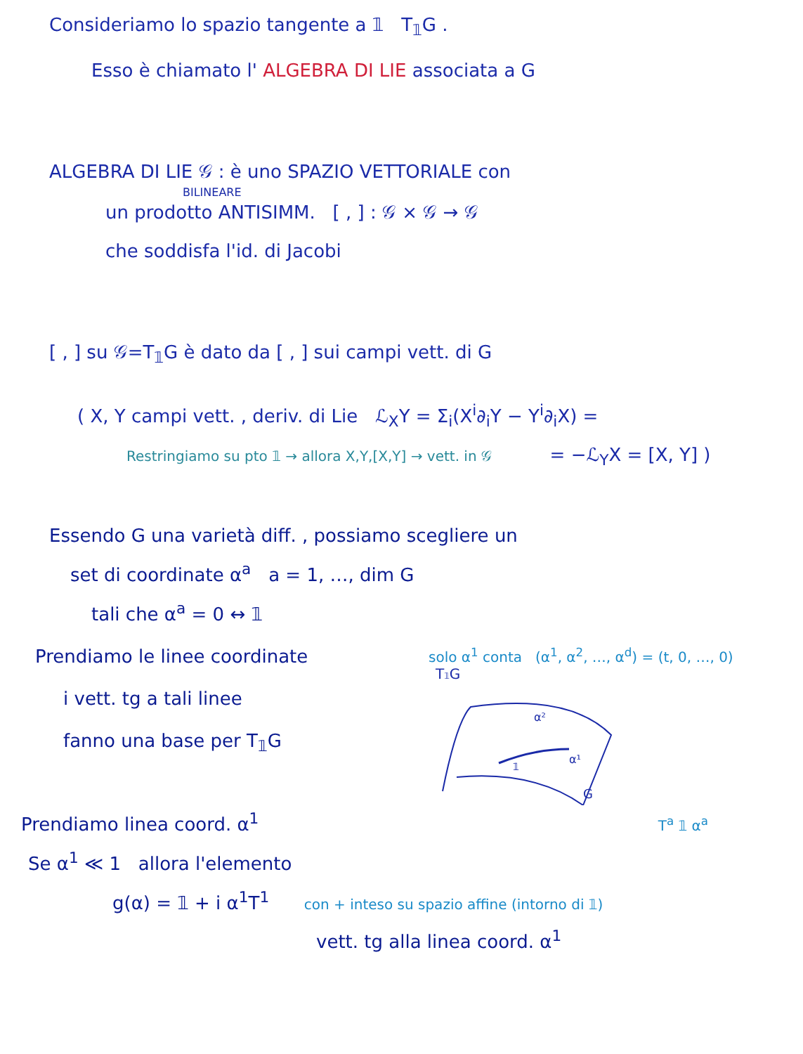Consideriamo lo spazio tangente a 𝟙 T<sub>𝟙</sub>G .
Esso è chiamato l' ALGEBRA DI LIE associata a G
ALGEBRA DI LIE 𝒢 : è uno SPAZIO VETTORIALE con
BILINEARE
un prodotto ANTISIMM. [ , ] : 𝒢 × 𝒢 → 𝒢
che soddisfa l'id. di Jacobi
[ , ] su 𝒢=T<sub>𝟙</sub>G è dato da [ , ] sui campi vett. di G
( X, Y campi vett. , deriv. di Lie ℒ<sub>X</sub>Y = Σ<sub>i</sub>(X<sup>i</sup>∂<sub>i</sub>Y − Y<sup>i</sup>∂<sub>i</sub>X) =
Restringiamo su pto 𝟙 → allora X,Y,[X,Y] → vett. in 𝒢 = −ℒ<sub>Y</sub>X = [X, Y] )
Essendo G una varietà diff. , possiamo scegliere un
set di coordinate α<sup>a</sup> a = 1, …, dim G
tali che α<sup>a</sup> = 0 ↔ 𝟙
Prendiamo le linee coordinate
i vett. tg a tali linee
fanno una base per T<sub>𝟙</sub>G
solo α<sup>1</sup> conta (α<sup>1</sup>, α<sup>2</sup>, …, α<sup>d</sup>) = (t, 0, …, 0)
T𝟙G
α²
α¹
𝟙
G
Prendiamo linea coord. α<sup>1</sup> T<sup>a</sup> 𝟙 α<sup>a</sup>
Se α<sup>1</sup> ≪ 1 allora l'elemento
g(α) = 𝟙 + i α<sup>1</sup>T<sup>1</sup> con + inteso su spazio affine (intorno di 𝟙)
vett. tg alla linea coord. α<sup>1</sup>